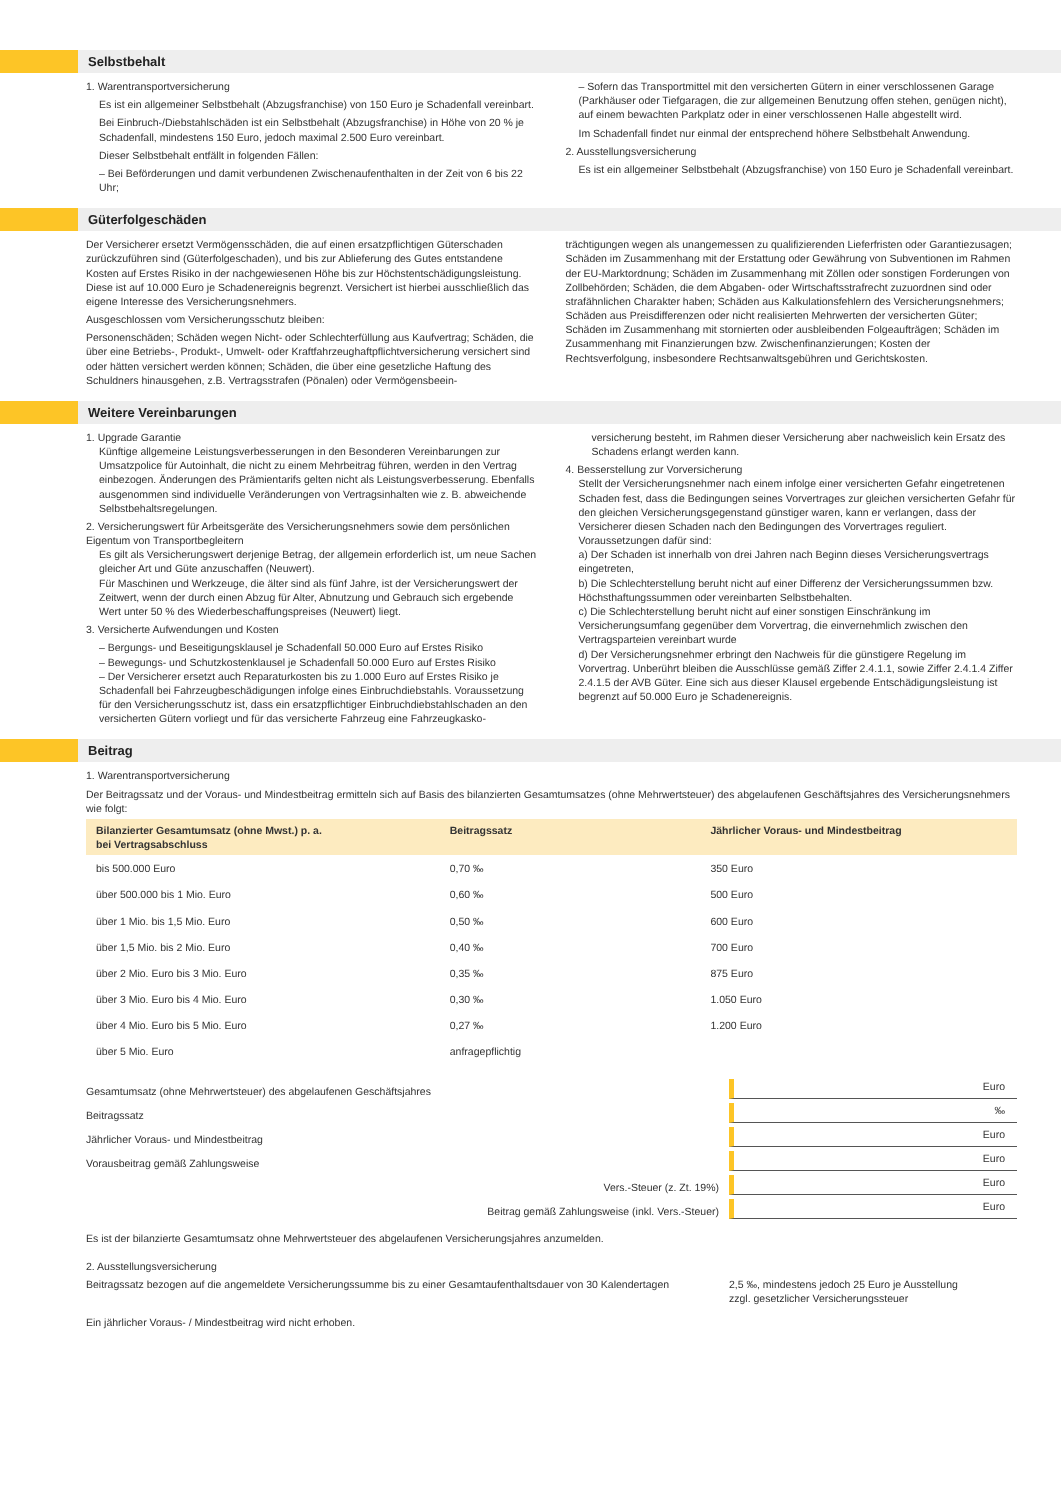Selbstbehalt
1. Warentransportversicherung
Es ist ein allgemeiner Selbstbehalt (Abzugsfranchise) von 150 Euro je Schadenfall vereinbart.
Bei Einbruch-/Diebstahlschäden ist ein Selbstbehalt (Abzugsfranchise) in Höhe von 20 % je Schadenfall, mindestens 150 Euro, jedoch maximal 2.500 Euro vereinbart.
Dieser Selbstbehalt entfällt in folgenden Fällen:
– Bei Beförderungen und damit verbundenen Zwischenaufenthalten in der Zeit von 6 bis 22 Uhr;
– Sofern das Transportmittel mit den versicherten Gütern in einer verschlossenen Garage (Parkhäuser oder Tiefgaragen, die zur allgemeinen Benutzung offen stehen, genügen nicht), auf einem bewachten Parkplatz oder in einer verschlossenen Halle abgestellt wird.
Im Schadenfall findet nur einmal der entsprechend höhere Selbstbehalt Anwendung.
2. Ausstellungsversicherung
Es ist ein allgemeiner Selbstbehalt (Abzugsfranchise) von 150 Euro je Schadenfall vereinbart.
Güterfolgeschäden
Der Versicherer ersetzt Vermögensschäden, die auf einen ersatzpflichtigen Güterschaden zurückzuführen sind (Güterfolgeschaden), und bis zur Ablieferung des Gutes entstandene Kosten auf Erstes Risiko in der nachgewiesenen Höhe bis zur Höchstentschädigungsleistung. Diese ist auf 10.000 Euro je Schadenereignis begrenzt. Versichert ist hierbei ausschließlich das eigene Interesse des Versicherungsnehmers.
Ausgeschlossen vom Versicherungsschutz bleiben:
Personenschäden; Schäden wegen Nicht- oder Schlechterfüllung aus Kaufvertrag; Schäden, die über eine Betriebs-, Produkt-, Umwelt- oder Kraftfahrzeughaftpflichtversicherung versichert sind oder hätten versichert werden können; Schäden, die über eine gesetzliche Haftung des Schuldners hinausgehen, z.B. Vertragsstrafen (Pönalen) oder Vermögensbeein-
trächtigungen wegen als unangemessen zu qualifizierenden Lieferfristen oder Garantiezusagen; Schäden im Zusammenhang mit der Erstattung oder Gewährung von Subventionen im Rahmen der EU-Marktordnung; Schäden im Zusammenhang mit Zöllen oder sonstigen Forderungen von Zollbehörden; Schäden, die dem Abgaben- oder Wirtschaftsstrafrecht zuzuordnen sind oder strafähnlichen Charakter haben; Schäden aus Kalkulationsfehlern des Versicherungsnehmers; Schäden aus Preisdifferenzen oder nicht realisierten Mehrwerten der versicherten Güter; Schäden im Zusammenhang mit stornierten oder ausbleibenden Folgeaufträgen; Schäden im Zusammenhang mit Finanzierungen bzw. Zwischenfinanzierungen; Kosten der Rechtsverfolgung, insbesondere Rechtsanwaltsgebühren und Gerichtskosten.
Weitere Vereinbarungen
1. Upgrade Garantie
Künftige allgemeine Leistungsverbesserungen in den Besonderen Vereinbarungen zur Umsatzpolice für Autoinhalt, die nicht zu einem Mehrbeitrag führen, werden in den Vertrag einbezogen. Änderungen des Prämientarifs gelten nicht als Leistungsverbesserung. Ebenfalls ausgenommen sind individuelle Veränderungen von Vertragsinhalten wie z. B. abweichende Selbstbehaltsregelungen.
2. Versicherungswert für Arbeitsgeräte des Versicherungsnehmers sowie dem persönlichen Eigentum von Transportbegleitern
Es gilt als Versicherungswert derjenige Betrag, der allgemein erforderlich ist, um neue Sachen gleicher Art und Güte anzuschaffen (Neuwert).
Für Maschinen und Werkzeuge, die älter sind als fünf Jahre, ist der Versicherungswert der Zeitwert, wenn der durch einen Abzug für Alter, Abnutzung und Gebrauch sich ergebende Wert unter 50 % des Wiederbeschaffungspreises (Neuwert) liegt.
3. Versicherte Aufwendungen und Kosten
– Bergungs- und Beseitigungsklausel je Schadenfall 50.000 Euro auf Erstes Risiko
– Bewegungs- und Schutzkostenklausel je Schadenfall 50.000 Euro auf Erstes Risiko
– Der Versicherer ersetzt auch Reparaturkosten bis zu 1.000 Euro auf Erstes Risiko je Schadenfall bei Fahrzeugbeschädigungen infolge eines Einbruchdiebstahls. Voraussetzung für den Versicherungsschutz ist, dass ein ersatzpflichtiger Einbruchdiebstahlschaden an den versicherten Gütern vorliegt und für das versicherte Fahrzeug eine Fahrzeugkasko-
versicherung besteht, im Rahmen dieser Versicherung aber nachweislich kein Ersatz des Schadens erlangt werden kann.
4. Besserstellung zur Vorversicherung
Stellt der Versicherungsnehmer nach einem infolge einer versicherten Gefahr eingetretenen Schaden fest, dass die Bedingungen seines Vorvertrages zur gleichen versicherten Gefahr für den gleichen Versicherungsgegenstand günstiger waren, kann er verlangen, dass der Versicherer diesen Schaden nach den Bedingungen des Vorvertrages reguliert. Voraussetzungen dafür sind:
a) Der Schaden ist innerhalb von drei Jahren nach Beginn dieses Versicherungsvertrags eingetreten,
b) Die Schlechterstellung beruht nicht auf einer Differenz der Versicherungssummen bzw. Höchsthaftungssummen oder vereinbarten Selbstbehalten.
c) Die Schlechterstellung beruht nicht auf einer sonstigen Einschränkung im Versicherungsumfang gegenüber dem Vorvertrag, die einvernehmlich zwischen den Vertragsparteien vereinbart wurde
d) Der Versicherungsnehmer erbringt den Nachweis für die günstigere Regelung im Vorvertrag. Unberührt bleiben die Ausschlüsse gemäß Ziffer 2.4.1.1, sowie Ziffer 2.4.1.4 Ziffer 2.4.1.5 der AVB Güter. Eine sich aus dieser Klausel ergebende Entschädigungsleistung ist begrenzt auf 50.000 Euro je Schadenereignis.
Beitrag
1. Warentransportversicherung
Der Beitragssatz und der Voraus- und Mindestbeitrag ermitteln sich auf Basis des bilanzierten Gesamtumsatzes (ohne Mehrwertsteuer) des abgelaufenen Geschäftsjahres des Versicherungsnehmers wie folgt:
| Bilanzierter Gesamtumsatz (ohne Mwst.) p. a. bei Vertragsabschluss | Beitragssatz | Jährlicher Voraus- und Mindestbeitrag |
| --- | --- | --- |
| bis 500.000 Euro | 0,70 ‰ | 350 Euro |
| über 500.000 bis 1 Mio. Euro | 0,60 ‰ | 500 Euro |
| über 1 Mio. bis 1,5 Mio. Euro | 0,50 ‰ | 600 Euro |
| über 1,5 Mio. bis 2 Mio. Euro | 0,40 ‰ | 700 Euro |
| über 2 Mio. Euro bis 3 Mio. Euro | 0,35 ‰ | 875 Euro |
| über 3 Mio. Euro bis 4 Mio. Euro | 0,30 ‰ | 1.050 Euro |
| über 4 Mio. Euro bis 5 Mio. Euro | 0,27 ‰ | 1.200 Euro |
| über 5 Mio. Euro | anfragepflichtig | |
Gesamtumsatz (ohne Mehrwertsteuer) des abgelaufenen Geschäftsjahres
Euro
Beitragssatz
‰
Jährlicher Voraus- und Mindestbeitrag
Euro
Vorausbeitrag gemäß Zahlungsweise
Euro
Vers.-Steuer (z. Zt. 19%)
Euro
Beitrag gemäß Zahlungsweise (inkl. Vers.-Steuer)
Euro
Es ist der bilanzierte Gesamtumsatz ohne Mehrwertsteuer des abgelaufenen Versicherungsjahres anzumelden.
2. Ausstellungsversicherung
Beitragssatz bezogen auf die angemeldete Versicherungssumme bis zu einer Gesamtaufenthaltsdauer von 30 Kalendertagen
2,5 ‰, mindestens jedoch 25 Euro je Ausstellung
zzgl. gesetzlicher Versicherungssteuer
Ein jährlicher Voraus- / Mindestbeitrag wird nicht erhoben.